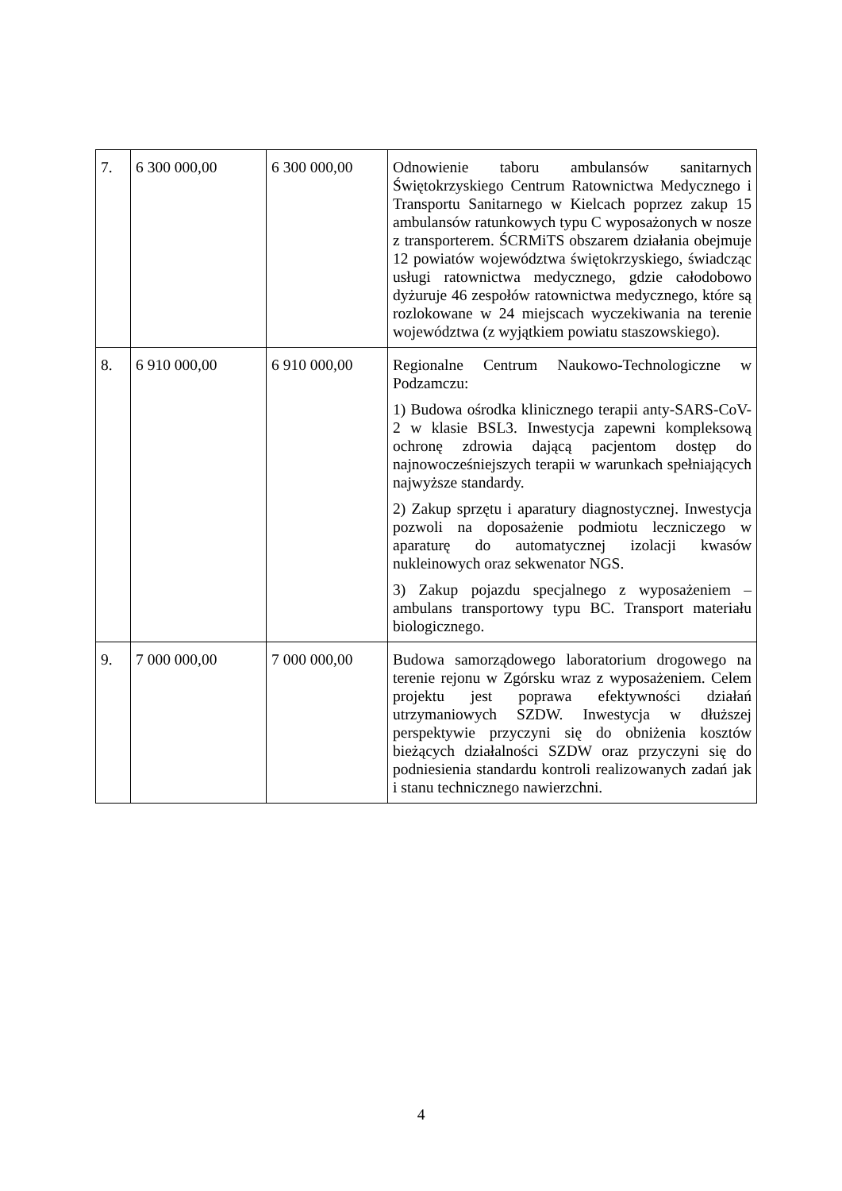| 7. | 6 300 000,00 | 6 300 000,00 | Odnowienie taboru ambulansów sanitarnych Świętokrzyskiego Centrum Ratownictwa Medycznego i Transportu Sanitarnego w Kielcach poprzez zakup 15 ambulansów ratunkowych typu C wyposażonych w nosze z transporterem. ŚCRMiTS obszarem działania obejmuje 12 powiatów województwa świętokrzyskiego, świadcząc usługi ratownictwa medycznego, gdzie całodobowo dyżuruje 46 zespołów ratownictwa medycznego, które są rozlokowane w 24 miejscach wyczekiwania na terenie województwa (z wyjątkiem powiatu staszowskiego). |
| 8. | 6 910 000,00 | 6 910 000,00 | Regionalne Centrum Naukowo-Technologiczne w Podzamczu: 1) Budowa ośrodka klinicznego terapii anty-SARS-CoV-2 w klasie BSL3. Inwestycja zapewni kompleksową ochronę zdrowia dającą pacjentom dostęp do najnowocześniejszych terapii w warunkach spełniających najwyższe standardy. 2) Zakup sprzętu i aparatury diagnostycznej. Inwestycja pozwoli na doposażenie podmiotu leczniczego w aparaturę do automatycznej izolacji kwasów nukleinowych oraz sekwenator NGS. 3) Zakup pojazdu specjalnego z wyposażeniem – ambulans transportowy typu BC. Transport materiału biologicznego. |
| 9. | 7 000 000,00 | 7 000 000,00 | Budowa samorządowego laboratorium drogowego na terenie rejonu w Zgórsku wraz z wyposażeniem. Celem projektu jest poprawa efektywności działań utrzymaniowych SZDW. Inwestycja w dłuższej perspektywie przyczyni się do obniżenia kosztów bieżących działalności SZDW oraz przyczyni się do podniesienia standardu kontroli realizowanych zadań jak i stanu technicznego nawierzchni. |
4